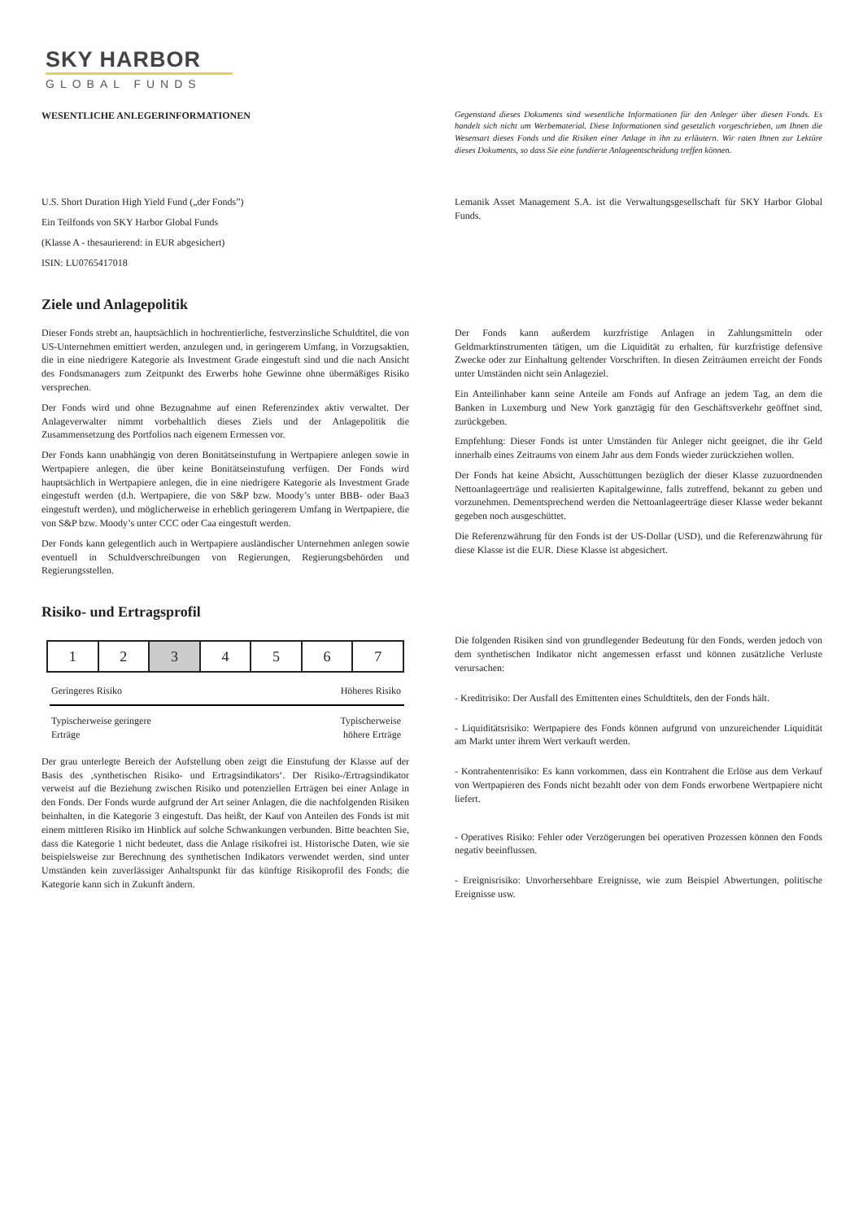SKY HARBOR
GLOBAL FUNDS
WESENTLICHE ANLEGERINFORMATIONEN Gegenstand dieses Dokuments sind wesentliche Informationen für den Anleger über diesen Fonds. Es handelt sich nicht um Werbematerial. Diese Informationen sind gesetzlich vorgeschrieben, um Ihnen die Wesensart dieses Fonds und die Risiken einer Anlage in ihn zu erläutern. Wir raten Ihnen zur Lektüre dieses Dokuments, so dass Sie eine fundierte Anlageentscheidung treffen können.
U.S. Short Duration High Yield Fund („der Fonds”)
Ein Teilfonds von SKY Harbor Global Funds
(Klasse A - thesaurierend: in EUR abgesichert)
ISIN: LU0765417018
Lemanik Asset Management S.A. ist die Verwaltungsgesellschaft für SKY Harbor Global Funds.
Ziele und Anlagepolitik
Dieser Fonds strebt an, hauptsächlich in hochrentierliche, festverzinsliche Schuldtitel, die von US-Unternehmen emittiert werden, anzulegen und, in geringerem Umfang, in Vorzugsaktien, die in eine niedrigere Kategorie als Investment Grade eingestuft sind und die nach Ansicht des Fondsmanagers zum Zeitpunkt des Erwerbs hohe Gewinne ohne übermäßiges Risiko versprechen.
Der Fonds wird und ohne Bezugnahme auf einen Referenzindex aktiv verwaltet. Der Anlageverwalter nimmt vorbehaltlich dieses Ziels und der Anlagepolitik die Zusammensetzung des Portfolios nach eigenem Ermessen vor.
Der Fonds kann unabhängig von deren Bonitätseinstufung in Wertpapiere anlegen sowie in Wertpapiere anlegen, die über keine Bonitätseinstufung verfügen. Der Fonds wird hauptsächlich in Wertpapiere anlegen, die in eine niedrigere Kategorie als Investment Grade eingestuft werden (d.h. Wertpapiere, die von S&P bzw. Moody’s unter BBB- oder Baa3 eingestuft werden), und möglicherweise in erheblich geringerem Umfang in Wertpapiere, die von S&P bzw. Moody’s unter CCC oder Caa eingestuft werden.
Der Fonds kann gelegentlich auch in Wertpapiere ausländischer Unternehmen anlegen sowie eventuell in Schuldverschreibungen von Regierungen, Regierungsbehörden und Regierungsstellen.
Der Fonds kann außerdem kurzfristige Anlagen in Zahlungsmitteln oder Geldmarktinstrumenten tätigen, um die Liquidität zu erhalten, für kurzfristige defensive Zwecke oder zur Einhaltung geltender Vorschriften. In diesen Zeiträumen erreicht der Fonds unter Umständen nicht sein Anlageziel.
Ein Anteilinhaber kann seine Anteile am Fonds auf Anfrage an jedem Tag, an dem die Banken in Luxemburg und New York ganztägig für den Geschäftsverkehr geöffnet sind, zurückgeben.
Empfehlung: Dieser Fonds ist unter Umständen für Anleger nicht geeignet, die ihr Geld innerhalb eines Zeitraums von einem Jahr aus dem Fonds wieder zurückziehen wollen.
Der Fonds hat keine Absicht, Ausschüttungen bezüglich der dieser Klasse zuzuordnenden Nettoanlageerträge und realisierten Kapitalgewinne, falls zutreffend, bekannt zu geben und vorzunehmen. Dementsprechend werden die Nettoanlageerträge dieser Klasse weder bekannt gegeben noch ausgeschüttet.
Die Referenzwährung für den Fonds ist der US-Dollar (USD), und die Referenzwährung für diese Klasse ist die EUR. Diese Klasse ist abgesichert.
Risiko- und Ertragsprofil
| 1 | 2 | 3 | 4 | 5 | 6 | 7 |
Geringeres Risiko Höheres Risiko
Typischerweise geringere
Erträge Typischerweise
höhere Erträge
Der grau unterlegte Bereich der Aufstellung oben zeigt die Einstufung der Klasse auf der Basis des ‚synthetischen Risiko- und Ertragsindikators‘. Der Risiko-/Ertragsindikator verweist auf die Beziehung zwischen Risiko und potenziellen Erträgen bei einer Anlage in den Fonds. Der Fonds wurde aufgrund der Art seiner Anlagen, die die nachfolgenden Risiken beinhalten, in die Kategorie 3 eingestuft. Das heißt, der Kauf von Anteilen des Fonds ist mit einem mittleren Risiko im Hinblick auf solche Schwankungen verbunden. Bitte beachten Sie, dass die Kategorie 1 nicht bedeutet, dass die Anlage risikofrei ist. Historische Daten, wie sie beispielsweise zur Berechnung des synthetischen Indikators verwendet werden, sind unter Umständen kein zuverlässiger Anhaltspunkt für das künftige Risikoprofil des Fonds; die Kategorie kann sich in Zukunft ändern.
Die folgenden Risiken sind von grundlegender Bedeutung für den Fonds, werden jedoch von dem synthetischen Indikator nicht angemessen erfasst und können zusätzliche Verluste verursachen:
- Kreditrisiko: Der Ausfall des Emittenten eines Schuldtitels, den der Fonds hält.
- Liquiditätsrisiko: Wertpapiere des Fonds können aufgrund von unzureichender Liquidität am Markt unter ihrem Wert verkauft werden.
- Kontrahentenrisiko: Es kann vorkommen, dass ein Kontrahent die Erlöse aus dem Verkauf von Wertpapieren des Fonds nicht bezahlt oder von dem Fonds erworbene Wertpapiere nicht liefert.
- Operatives Risiko: Fehler oder Verzögerungen bei operativen Prozessen können den Fonds negativ beeinflussen.
- Ereignisrisiko: Unvorhersehbare Ereignisse, wie zum Beispiel Abwertungen, politische Ereignisse usw.